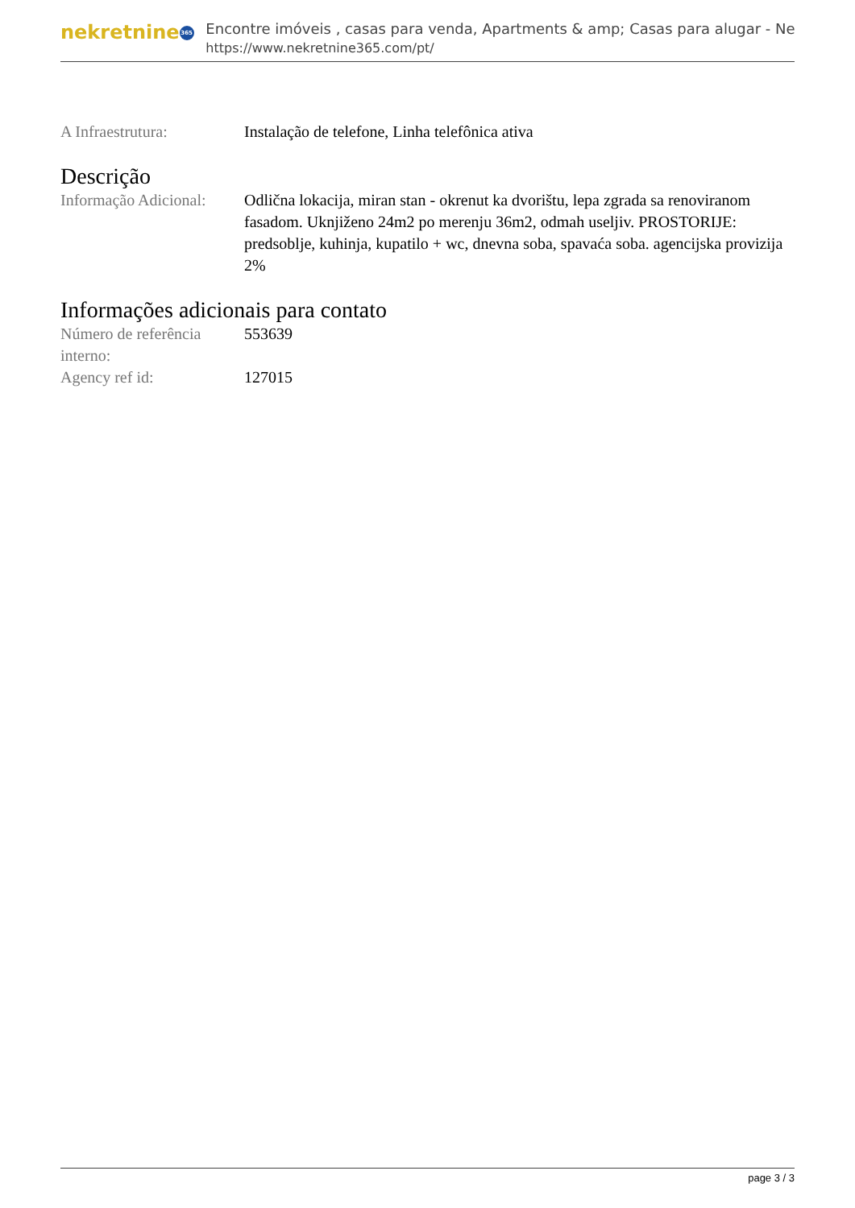nekretnine 365
Encontre imóveis , casas para venda, Apartments & amp; Casas para alugar - Ne
https://www.nekretnine365.com/pt/
A Infraestrutura: Instalação de telefone, Linha telefônica ativa
Descrição
Informação Adicional:
Odlična lokacija, miran stan - okrenut ka dvorištu, lepa zgrada sa renoviranom fasadom. Uknjiženo 24m2 po merenju 36m2, odmah useljiv. PROSTORIJE: predsoblje, kuhinja, kupatilo + wc, dnevna soba, spavaća soba. agencijska provizija 2%
Informações adicionais para contato
Número de referência interno:
553639
Agency ref id: 127015
page 3 / 3